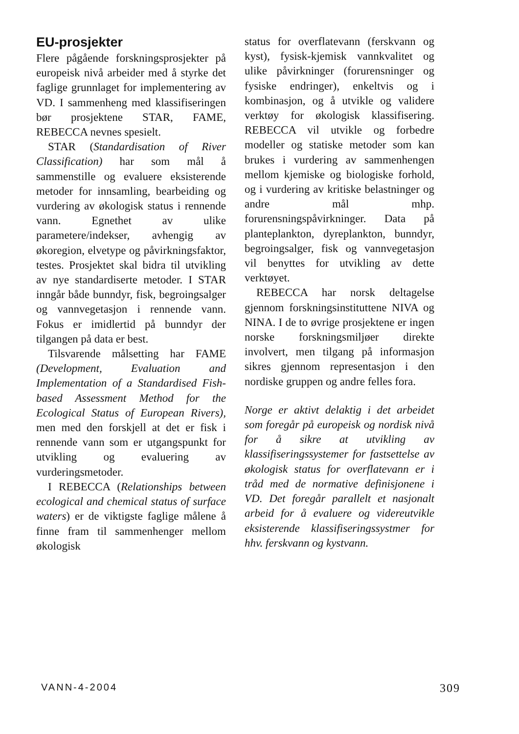EU-prosjekter
Flere pågående forskningsprosjekter på europeisk nivå arbeider med å styrke det faglige grunnlaget for implementering av VD. I sammenheng med klassifiseringen bør prosjektene STAR, FAME, REBECCA nevnes spesielt.
STAR (Standardisation of River Classification) har som mål å sammenstille og evaluere eksisterende metoder for innsamling, bearbeiding og vurdering av økologisk status i rennende vann. Egnethet av ulike parametere/indekser, avhengig av økoregion, elvetype og påvirkningsfaktor, testes. Prosjektet skal bidra til utvikling av nye standardiserte metoder. I STAR inngår både bunndyr, fisk, begroingsalger og vannvegetasjon i rennende vann. Fokus er imidlertid på bunndyr der tilgangen på data er best.
Tilsvarende målsetting har FAME (Development, Evaluation and Implementation of a Standardised Fish-based Assessment Method for the Ecological Status of European Rivers), men med den forskjell at det er fisk i rennende vann som er utgangspunkt for utvikling og evaluering av vurderingsmetoder.
I REBECCA (Relationships between ecological and chemical status of surface waters) er de viktigste faglige målene å finne fram til sammenhenger mellom økologisk
status for overflatevann (ferskvann og kyst), fysisk-kjemisk vannkvalitet og ulike påvirkninger (forurensninger og fysiske endringer), enkeltvis og i kombinasjon, og å utvikle og validere verktøy for økologisk klassifisering. REBECCA vil utvikle og forbedre modeller og statiske metoder som kan brukes i vurdering av sammenhengen mellom kjemiske og biologiske forhold, og i vurdering av kritiske belastninger og andre mål mhp. forurensningspåvirkninger. Data på planteplankton, dyreplankton, bunndyr, begroingsalger, fisk og vannvegetasjon vil benyttes for utvikling av dette verktøyet.
REBECCA har norsk deltagelse gjennom forskningsinstituttene NIVA og NINA. I de to øvrige prosjektene er ingen norske forskningsmiljøer direkte involvert, men tilgang på informasjon sikres gjennom representasjon i den nordiske gruppen og andre felles fora.
Norge er aktivt delaktig i det arbeidet som foregår på europeisk og nordisk nivå for å sikre at utvikling av klassifiseringssystemer for fastsettelse av økologisk status for overflatevann er i tråd med de normative definisjonene i VD. Det foregår parallelt et nasjonalt arbeid for å evaluere og videreutvikle eksisterende klassifiseringssystmer for hhv. ferskvann og kystvann.
VANN-4-2004 309